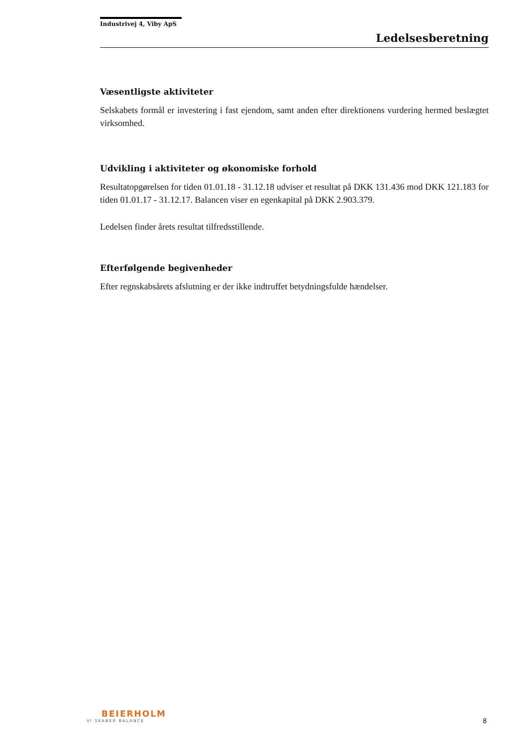Industrivej 4, Viby ApS
Ledelsesberetning
Væsentligste aktiviteter
Selskabets formål er investering i fast ejendom, samt anden efter direktionens vurdering hermed beslægtet virksomhed.
Udvikling i aktiviteter og økonomiske forhold
Resultatopgørelsen for tiden 01.01.18 - 31.12.18 udviser et resultat på DKK 131.436 mod DKK 121.183 for tiden 01.01.17 - 31.12.17. Balancen viser en egenkapital på DKK 2.903.379.
Ledelsen finder årets resultat tilfredsstillende.
Efterfølgende begivenheder
Efter regnskabsårets afslutning er der ikke indtruffet betydningsfulde hændelser.
BEIERHOLM
VI SKABER BALANCE
8